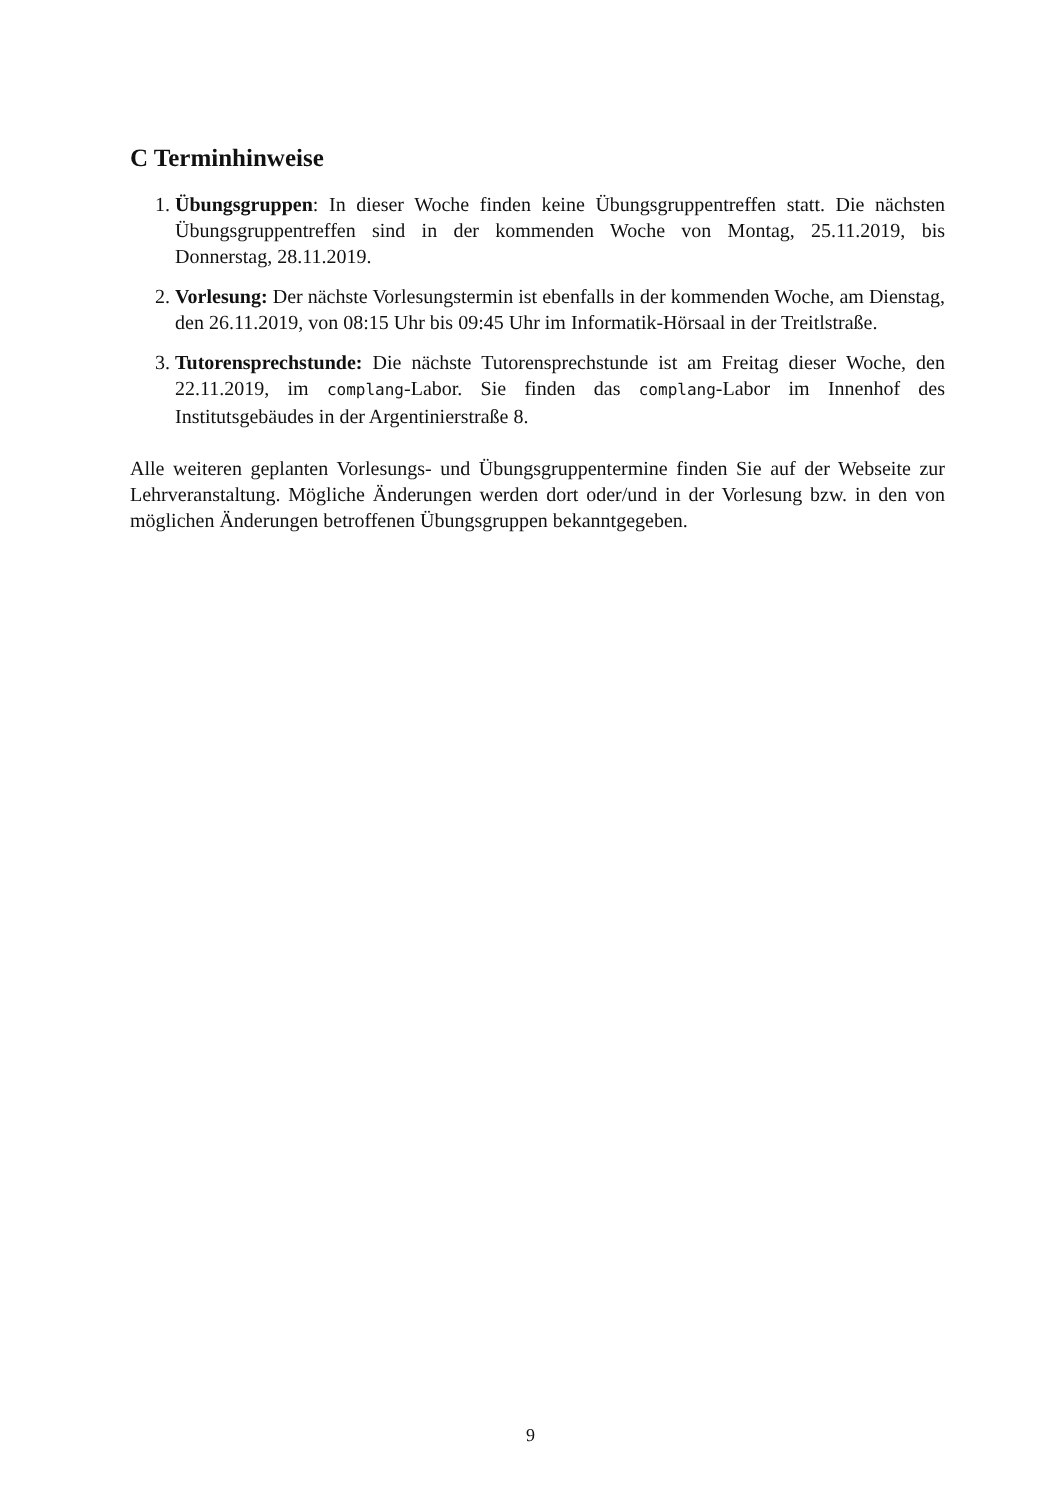C Terminhinweise
1. Übungsgruppen: In dieser Woche finden keine Übungsgruppentreffen statt. Die nächsten Übungsgruppentreffen sind in der kommenden Woche von Montag, 25.11.2019, bis Donnerstag, 28.11.2019.
2. Vorlesung: Der nächste Vorlesungstermin ist ebenfalls in der kommenden Woche, am Dienstag, den 26.11.2019, von 08:15 Uhr bis 09:45 Uhr im Informatik-Hörsaal in der Treitlstraße.
3. Tutorensprechstunde: Die nächste Tutorensprechstunde ist am Freitag dieser Woche, den 22.11.2019, im complang-Labor. Sie finden das complang-Labor im Innenhof des Institutsgebäudes in der Argentinierstraße 8.
Alle weiteren geplanten Vorlesungs- und Übungsgruppentermine finden Sie auf der Webseite zur Lehrveranstaltung. Mögliche Änderungen werden dort oder/und in der Vorlesung bzw. in den von möglichen Änderungen betroffenen Übungsgruppen bekanntgegeben.
9